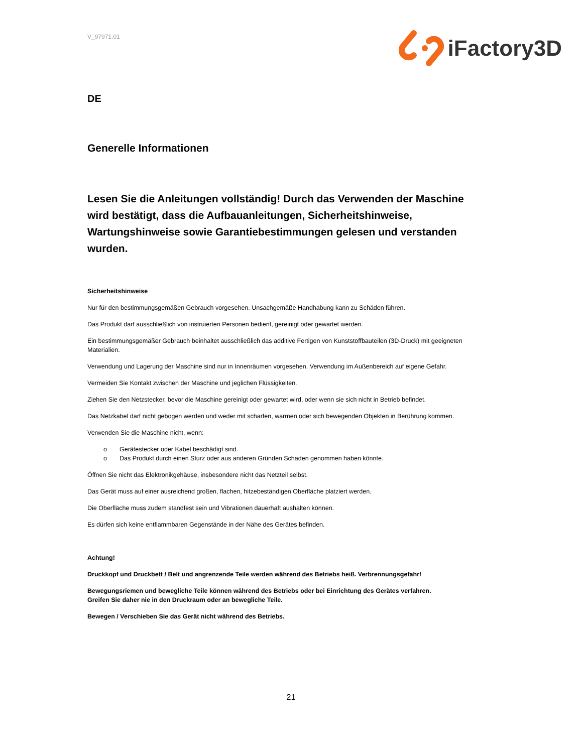V_97971.01
iFactory3D
DE
Generelle Informationen
Lesen Sie die Anleitungen vollständig! Durch das Verwenden der Maschine wird bestätigt, dass die Aufbauanleitungen, Sicherheitshinweise, Wartungshinweise sowie Garantiebestimmungen gelesen und verstanden wurden.
Sicherheitshinweise
Nur für den bestimmungsgemäßen Gebrauch vorgesehen. Unsachgemäße Handhabung kann zu Schäden führen.
Das Produkt darf ausschließlich von instruierten Personen bedient, gereinigt oder gewartet werden.
Ein bestimmungsgemäßer Gebrauch beinhaltet ausschließlich das additive Fertigen von Kunststoffbauteilen (3D-Druck) mit geeigneten Materialien.
Verwendung und Lagerung der Maschine sind nur in Innenräumen vorgesehen. Verwendung im Außenbereich auf eigene Gefahr.
Vermeiden Sie Kontakt zwischen der Maschine und jeglichen Flüssigkeiten.
Ziehen Sie den Netzstecker, bevor die Maschine gereinigt oder gewartet wird, oder wenn sie sich nicht in Betrieb befindet.
Das Netzkabel darf nicht gebogen werden und weder mit scharfen, warmen oder sich bewegenden Objekten in Berührung kommen.
Verwenden Sie die Maschine nicht, wenn:
o Gerätestecker oder Kabel beschädigt sind.
o Das Produkt durch einen Sturz oder aus anderen Gründen Schaden genommen haben könnte.
Öffnen Sie nicht das Elektronikgehäuse, insbesondere nicht das Netzteil selbst.
Das Gerät muss auf einer ausreichend großen, flachen, hitzebeständigen Oberfläche platziert werden.
Die Oberfläche muss zudem standfest sein und Vibrationen dauerhaft aushalten können.
Es dürfen sich keine entflammbaren Gegenstände in der Nähe des Gerätes befinden.
Achtung!
Druckkopf und Druckbett / Belt und angrenzende Teile werden während des Betriebs heiß. Verbrennungsgefahr!
Bewegungsriemen und bewegliche Teile können während des Betriebs oder bei Einrichtung des Gerätes verfahren.
Greifen Sie daher nie in den Druckraum oder an bewegliche Teile.
Bewegen / Verschieben Sie das Gerät nicht während des Betriebs.
21